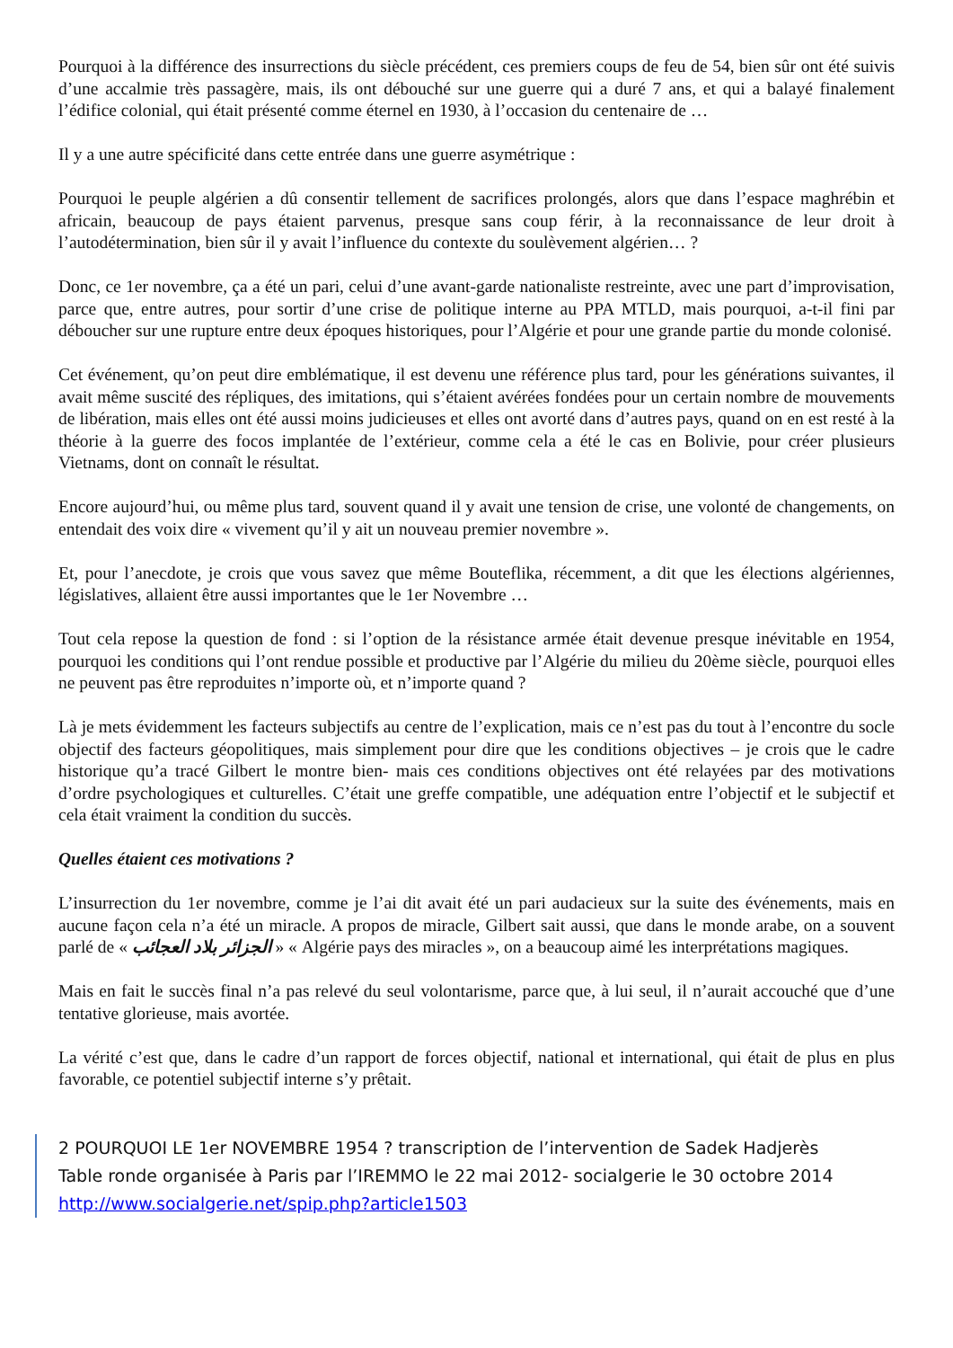Pourquoi à la différence des insurrections du siècle précédent, ces premiers coups de feu de 54, bien sûr ont été suivis d’une accalmie très passagère, mais, ils ont débouché sur une guerre qui a duré 7 ans, et qui a balayé finalement l’édifice colonial, qui était présenté comme éternel en 1930, à l’occasion du centenaire de …
Il y a une autre spécificité dans cette entrée dans une guerre asymétrique :
Pourquoi le peuple algérien a dû consentir tellement de sacrifices prolongés, alors que dans l’espace maghrébin et africain, beaucoup de pays étaient parvenus, presque sans coup férir, à la reconnaissance de leur droit à l’autodétermination, bien sûr il y avait l’influence du contexte du soulèvement algérien… ?
Donc, ce 1er novembre, ça a été un pari, celui d’une avant-garde nationaliste restreinte, avec une part d’improvisation, parce que, entre autres, pour sortir d’une crise de politique interne au PPA MTLD, mais pourquoi, a-t-il fini par déboucher sur une rupture entre deux époques historiques, pour l’Algérie et pour une grande partie du monde colonisé.
Cet événement, qu’on peut dire emblématique, il est devenu une référence plus tard, pour les générations suivantes, il avait même suscité des répliques, des imitations, qui s’étaient avérées fondées pour un certain nombre de mouvements de libération, mais elles ont été aussi moins judicieuses et elles ont avorté dans d’autres pays, quand on en est resté à la théorie à la guerre des focos implantée de l’extérieur, comme cela a été le cas en Bolivie, pour créer plusieurs Vietnams, dont on connaît le résultat.
Encore aujourd’hui, ou même plus tard, souvent quand il y avait une tension de crise, une volonté de changements, on entendait des voix dire « vivement qu’il y ait un nouveau premier novembre ».
Et, pour l’anecdote, je crois que vous savez que même Bouteflika, récemment, a dit que les élections algériennes, législatives, allaient être aussi importantes que le 1er Novembre …
Tout cela repose la question de fond : si l’option de la résistance armée était devenue presque inévitable en 1954, pourquoi les conditions qui l’ont rendue possible et productive par l’Algérie du milieu du 20ème siècle, pourquoi elles ne peuvent pas être reproduites n’importe où, et n’importe quand ?
Là je mets évidemment les facteurs subjectifs au centre de l’explication, mais ce n’est pas du tout à l’encontre du socle objectif des facteurs géopolitiques, mais simplement pour dire que les conditions objectives – je crois que le cadre historique qu’a tracé Gilbert le montre bien- mais ces conditions objectives ont été relayées par des motivations d’ordre psychologiques et culturelles. C’était une greffe compatible, une adéquation entre l’objectif et le subjectif et cela était vraiment la condition du succès.
Quelles étaient ces motivations ?
L’insurrection du 1er novembre, comme je l’ai dit avait été un pari audacieux sur la suite des événements, mais en aucune façon cela n’a été un miracle. A propos de miracle, Gilbert sait aussi, que dans le monde arabe, on a souvent parlé de « الجزائر بلاد العجائب » « Algérie pays des miracles », on a beaucoup aimé les interprétations magiques.
Mais en fait le succès final n’a pas relevé du seul volontarisme, parce que, à lui seul, il n’aurait accouché que d’une tentative glorieuse, mais avortée.
La vérité c’est que, dans le cadre d’un rapport de forces objectif, national et international, qui était de plus en plus favorable, ce potentiel subjectif interne s’y prêtait.
2 POURQUOI LE 1er NOVEMBRE 1954 ? transcription de l’intervention de Sadek Hadjerès
Table ronde organisée à Paris par l’IREMMO le 22 mai 2012- socialgerie le 30 octobre 2014
http://www.socialgerie.net/spip.php?article1503